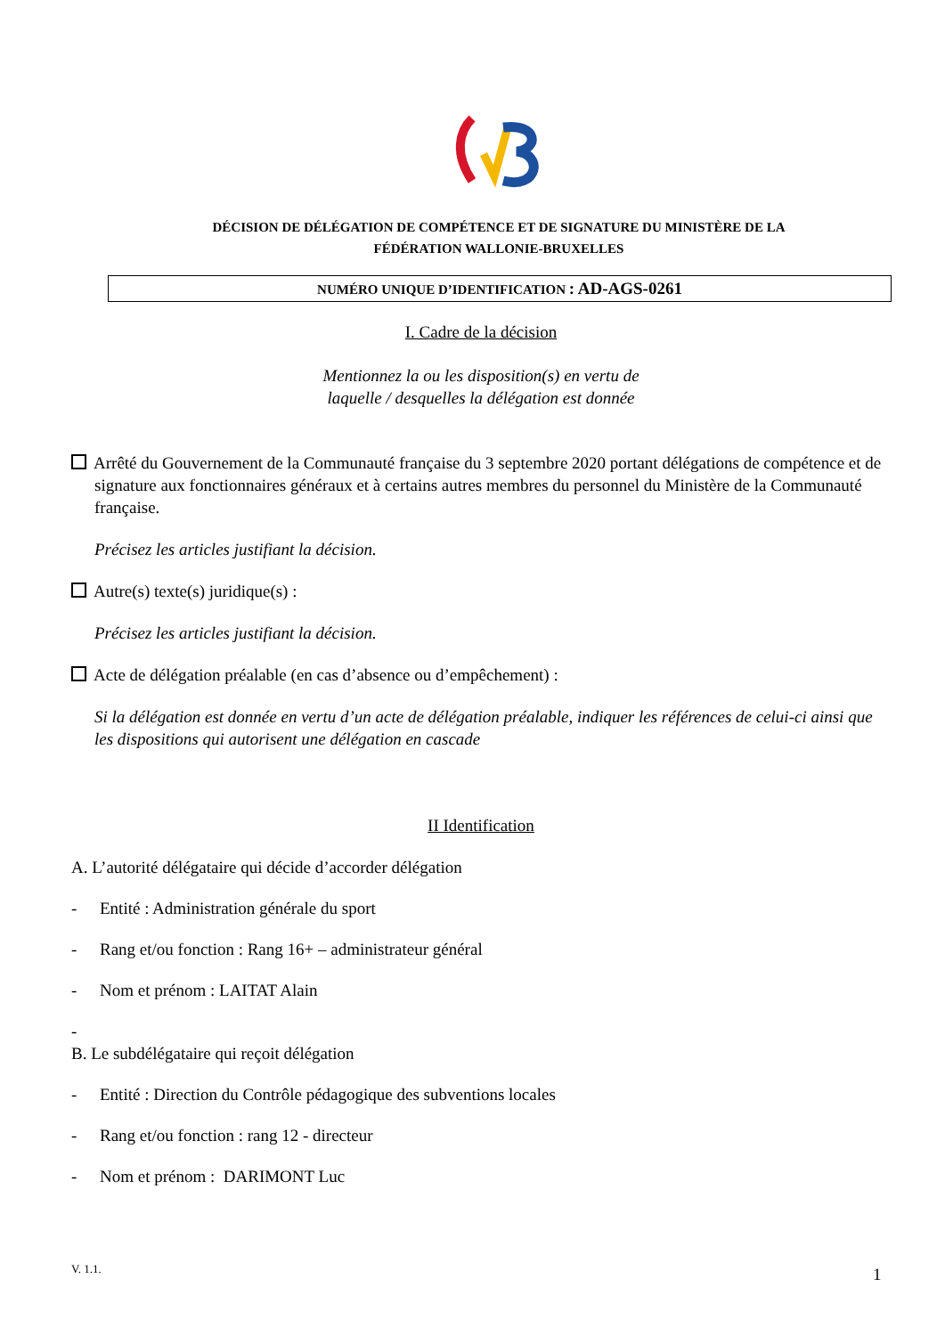DÉCISION DE DÉLÉGATION DE COMPÉTENCE ET DE SIGNATURE DU MINISTÈRE DE LA
FÉDÉRATION WALLONIE-BRUXELLES
NUMÉRO UNIQUE D’IDENTIFICATION : AD-AGS-0261
I. Cadre de la décision
Mentionnez la ou les disposition(s) en vertu de
laquelle / desquelles la délégation est donnée
Arrêté du Gouvernement de la Communauté française du 3 septembre 2020 portant délégations de compétence et de signature aux fonctionnaires généraux et à certains autres membres du personnel du Ministère de la Communauté française.
Précisez les articles justifiant la décision.
Autre(s) texte(s) juridique(s) :
Précisez les articles justifiant la décision.
Acte de délégation préalable (en cas d’absence ou d’empêchement) :
Si la délégation est donnée en vertu d’un acte de délégation préalable, indiquer les références de celui-ci ainsi que les dispositions qui autorisent une délégation en cascade
II Identification
A. L’autorité délégataire qui décide d’accorder délégation
- Entité : Administration générale du sport
- Rang et/ou fonction : Rang 16+ – administrateur général
- Nom et prénom : LAITAT Alain
-
B. Le subdélégataire qui reçoit délégation
- Entité : Direction du Contrôle pédagogique des subventions locales
- Rang et/ou fonction : rang 12 - directeur
- Nom et prénom : DARIMONT Luc
V. 1.1. 1